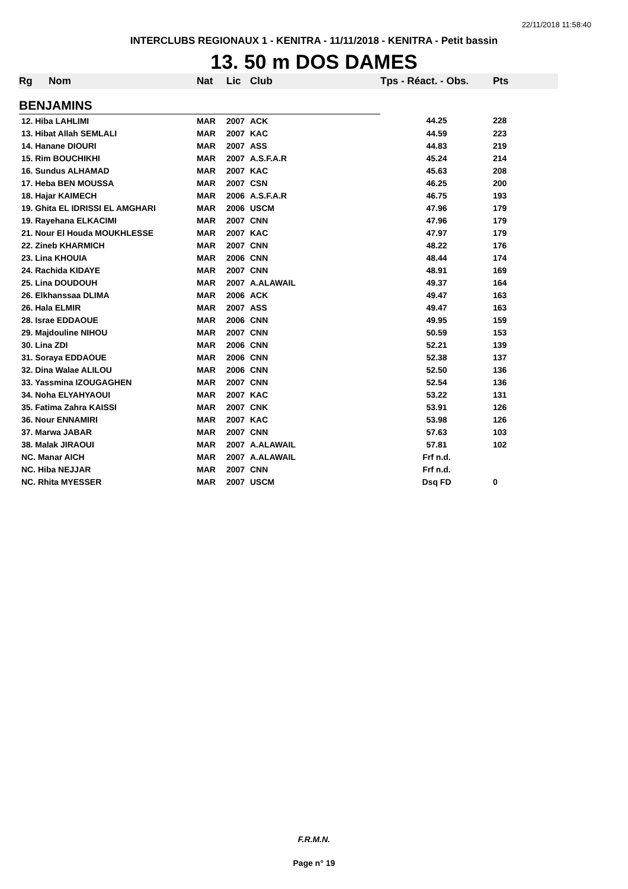22/11/2018 11:58:40
INTERCLUBS REGIONAUX 1 - KENITRA - 11/11/2018 - KENITRA - Petit bassin
13. 50 m DOS DAMES
| Rg | Nom | Nat | Lic | Club | Tps - Réact. - Obs. | Pts |
| --- | --- | --- | --- | --- | --- | --- |
| BENJAMINS | | | | | | |
| 12. Hiba LAHLIMI | | MAR | 2007 | ACK | 44.25 | 228 |
| 13. Hibat Allah SEMLALI | | MAR | 2007 | KAC | 44.59 | 223 |
| 14. Hanane DIOURI | | MAR | 2007 | ASS | 44.83 | 219 |
| 15. Rim BOUCHIKHI | | MAR | 2007 | A.S.F.A.R | 45.24 | 214 |
| 16. Sundus ALHAMAD | | MAR | 2007 | KAC | 45.63 | 208 |
| 17. Heba BEN MOUSSA | | MAR | 2007 | CSN | 46.25 | 200 |
| 18. Hajar KAIMECH | | MAR | 2006 | A.S.F.A.R | 46.75 | 193 |
| 19. Ghita EL IDRISSI EL AMGHARI | | MAR | 2006 | USCM | 47.96 | 179 |
| 19. Rayehana ELKACIMI | | MAR | 2007 | CNN | 47.96 | 179 |
| 21. Nour El Houda MOUKHLESSE | | MAR | 2007 | KAC | 47.97 | 179 |
| 22. Zineb KHARMICH | | MAR | 2007 | CNN | 48.22 | 176 |
| 23. Lina KHOUIA | | MAR | 2006 | CNN | 48.44 | 174 |
| 24. Rachida KIDAYE | | MAR | 2007 | CNN | 48.91 | 169 |
| 25. Lina DOUDOUH | | MAR | 2007 | A.ALAWAIL | 49.37 | 164 |
| 26. Elkhanssaa DLIMA | | MAR | 2006 | ACK | 49.47 | 163 |
| 26. Hala ELMIR | | MAR | 2007 | ASS | 49.47 | 163 |
| 28. Israe EDDAOUE | | MAR | 2006 | CNN | 49.95 | 159 |
| 29. Majdouline NIHOU | | MAR | 2007 | CNN | 50.59 | 153 |
| 30. Lina ZDI | | MAR | 2006 | CNN | 52.21 | 139 |
| 31. Soraya EDDAOUE | | MAR | 2006 | CNN | 52.38 | 137 |
| 32. Dina Walae ALILOU | | MAR | 2006 | CNN | 52.50 | 136 |
| 33. Yassmina IZOUGAGHEN | | MAR | 2007 | CNN | 52.54 | 136 |
| 34. Noha ELYAHYAOUI | | MAR | 2007 | KAC | 53.22 | 131 |
| 35. Fatima Zahra KAISSI | | MAR | 2007 | CNK | 53.91 | 126 |
| 36. Nour ENNAMIRI | | MAR | 2007 | KAC | 53.98 | 126 |
| 37. Marwa JABAR | | MAR | 2007 | CNN | 57.63 | 103 |
| 38. Malak JIRAOUI | | MAR | 2007 | A.ALAWAIL | 57.81 | 102 |
| NC. Manar AICH | | MAR | 2007 | A.ALAWAIL | Frf n.d. | |
| NC. Hiba NEJJAR | | MAR | 2007 | CNN | Frf n.d. | |
| NC. Rhita MYESSER | | MAR | 2007 | USCM | Dsq FD | 0 |
F.R.M.N.
Page n° 19